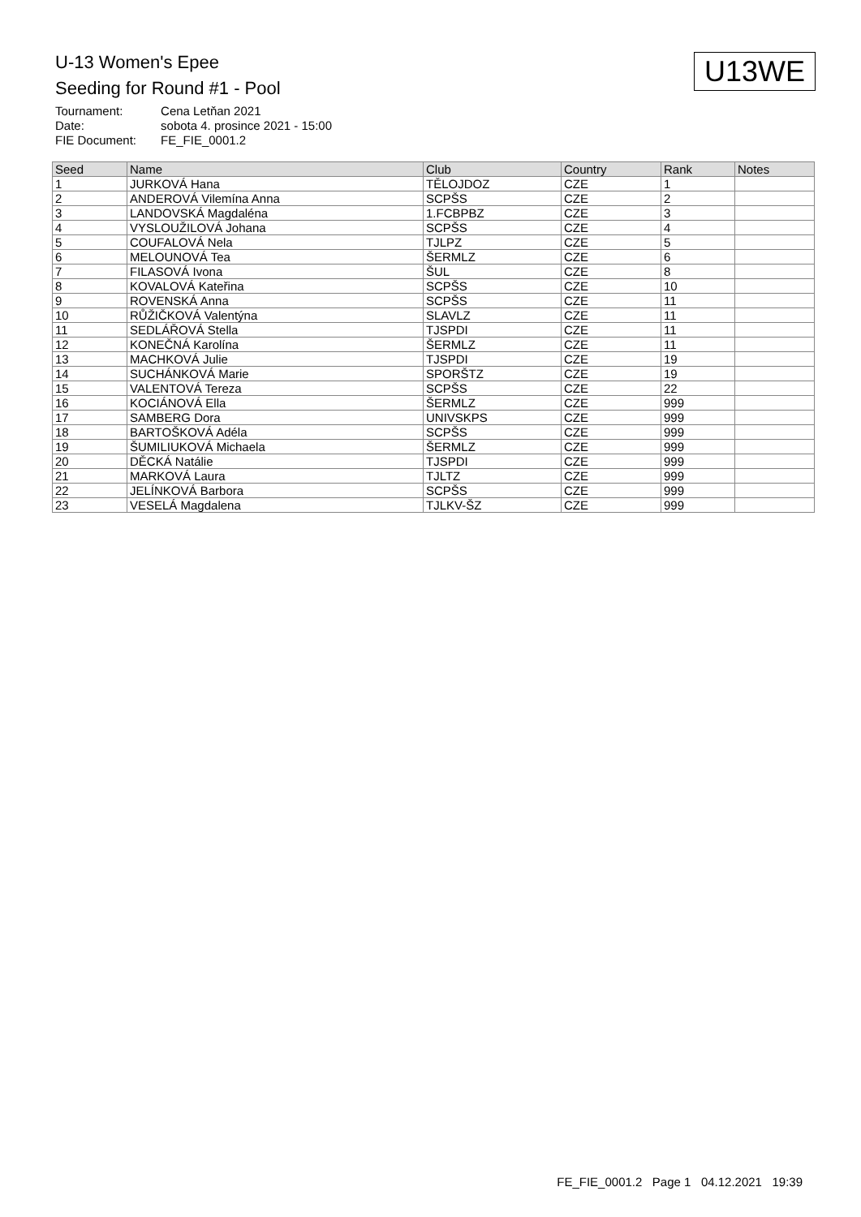U-13 Women's Epee
Seeding for Round #1 - Pool
U13WE
| Tournament: | Cena Letňan 2021 |
| Date: | sobota 4. prosince 2021 - 15:00 |
| FIE Document: | FE_FIE_0001.2 |
| Seed | Name | Club | Country | Rank | Notes |
| --- | --- | --- | --- | --- | --- |
| 1 | JURKOVÁ Hana | TĚLOJDOZ | CZE | 1 | |
| 2 | ANDEROVÁ Vilemína Anna | SCPŠS | CZE | 2 | |
| 3 | LANDOVSKÁ Magdaléna | 1.FCBPBZ | CZE | 3 | |
| 4 | VYSLOUŽILOVÁ Johana | SCPŠS | CZE | 4 | |
| 5 | COUFALOVÁ Nela | TJLPZ | CZE | 5 | |
| 6 | MELOUNOVÁ Tea | ŠERMLZ | CZE | 6 | |
| 7 | FILASOVÁ Ivona | ŠUL | CZE | 8 | |
| 8 | KOVALOVÁ Kateřina | SCPŠS | CZE | 10 | |
| 9 | ROVENSKÁ Anna | SCPŠS | CZE | 11 | |
| 10 | RŮŽIČKOVÁ Valentýna | SLAVLZ | CZE | 11 | |
| 11 | SEDLÁŘOVÁ Stella | TJSPDI | CZE | 11 | |
| 12 | KONEČNÁ Karolína | ŠERMLZ | CZE | 11 | |
| 13 | MACHKOVÁ Julie | TJSPDI | CZE | 19 | |
| 14 | SUCHÁNKOVÁ Marie | SPORŠTZ | CZE | 19 | |
| 15 | VALENTOVÁ Tereza | SCPŠS | CZE | 22 | |
| 16 | KOCIÁNOVÁ Ella | ŠERMLZ | CZE | 999 | |
| 17 | SAMBERG Dora | UNIVSKPS | CZE | 999 | |
| 18 | BARTOŠKOVÁ Adéla | SCPŠS | CZE | 999 | |
| 19 | ŠUMILIUKOVÁ Michaela | ŠERMLZ | CZE | 999 | |
| 20 | DĚCKÁ Natálie | TJSPDI | CZE | 999 | |
| 21 | MARKOVÁ Laura | TJLTZ | CZE | 999 | |
| 22 | JELÍNKOVÁ Barbora | SCPŠS | CZE | 999 | |
| 23 | VESELÁ Magdalena | TJLKV-ŠZ | CZE | 999 | |
FE_FIE_0001.2 Page 1 04.12.2021 19:39